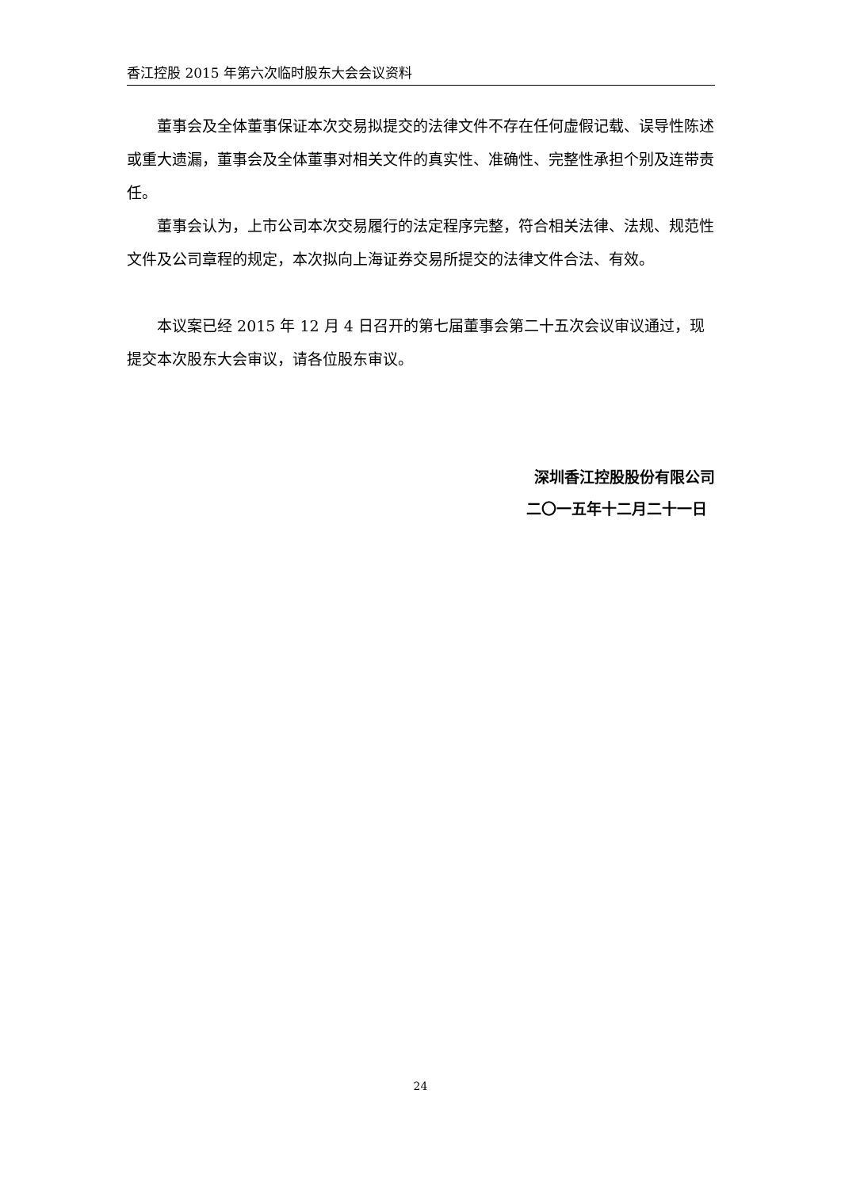香江控股 2015 年第六次临时股东大会会议资料
董事会及全体董事保证本次交易拟提交的法律文件不存在任何虚假记载、误导性陈述或重大遗漏，董事会及全体董事对相关文件的真实性、准确性、完整性承担个别及连带责任。
董事会认为，上市公司本次交易履行的法定程序完整，符合相关法律、法规、规范性文件及公司章程的规定，本次拟向上海证券交易所提交的法律文件合法、有效。
本议案已经 2015 年 12 月 4 日召开的第七届董事会第二十五次会议审议通过，现提交本次股东大会审议，请各位股东审议。
深圳香江控股股份有限公司
二〇一五年十二月二十一日
24